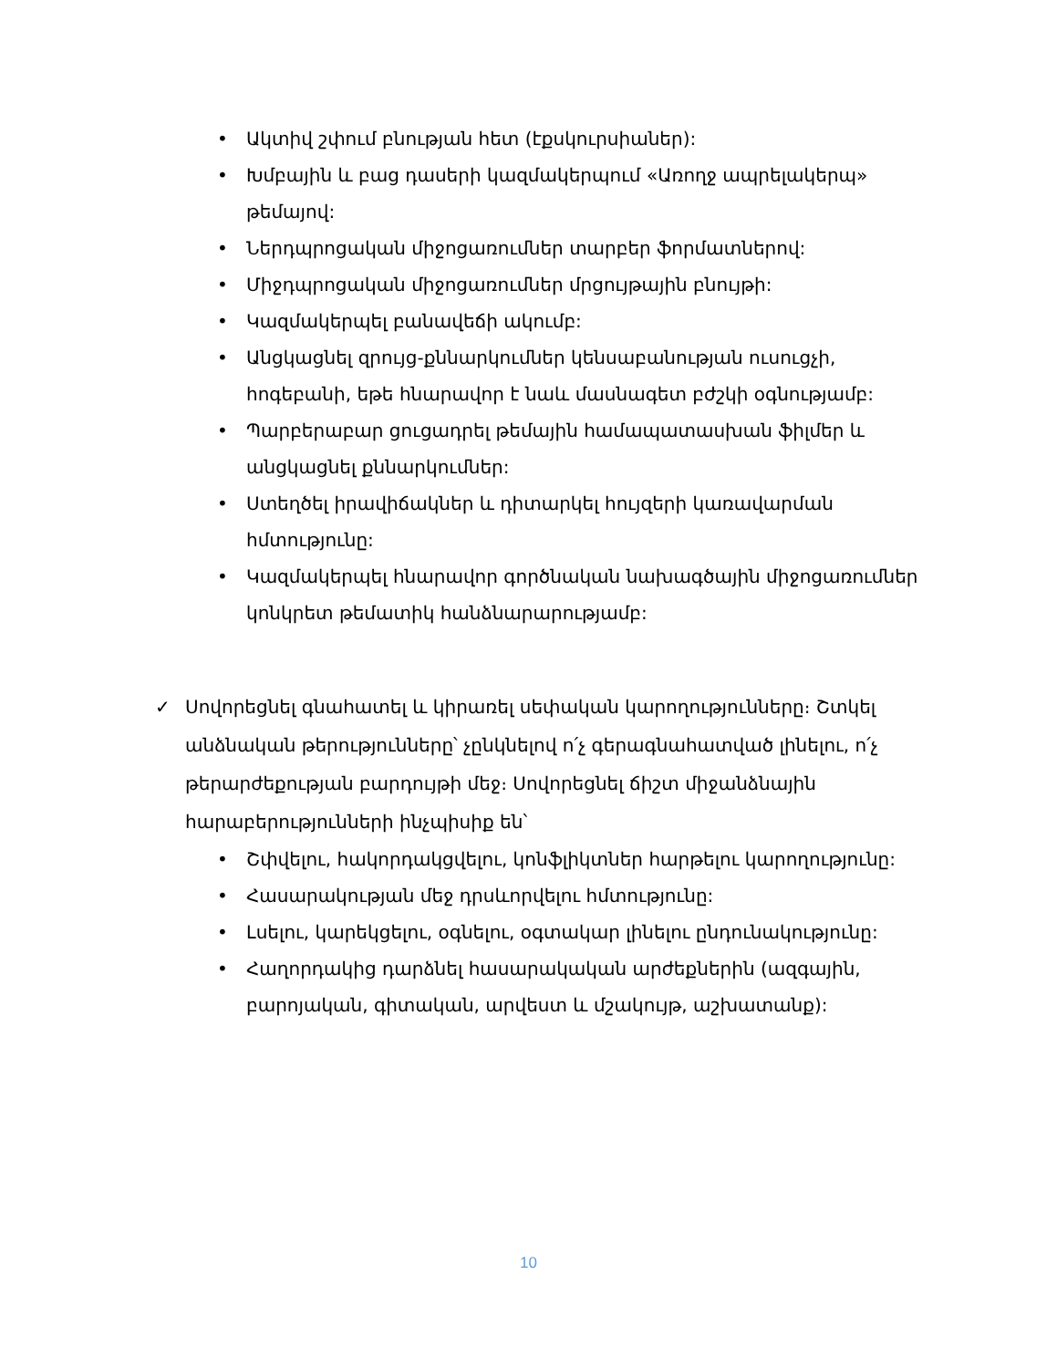• Ակտիվ շփում բնության հետ (էքսկուրսիաներ):
• Խմբային և բաց դասերի կազմակերպում «Առողջ ապրելակերպ» թեմայով:
• Ներդպրոցական միջոցառումներ տարբեր ֆորմատներով:
• Միջդպրոցական միջոցառումներ մրցույթային բնույթի:
• Կազմակերպել բանավեճի ակումբ:
• Անցկացնել զրույց-քննարկումներ կենսաբանության ուսուցչի, հոգեբանի, եթե հնարավոր է նաև մասնագետ բժշկի օգնությամբ:
• Պարբերաբար ցուցադրել թեմային համապատասխան ֆիլմեր և անցկացնել քննարկումներ:
• Ստեղծել իրավիճակներ և դիտարկել հույզերի կառավարման հմտությունը:
• Կազմակերպել հնարավոր գործնական նախագծային միջոցառումներ կոնկրետ թեմատիկ հանձնարարությամբ:
✓ Սովորեցնել գնահատել և կիրառել սեփական կարողությունները։ Շտկել անձնական թերությունները՝ չընկնելով ո՛չ գերագնահատված լինելու, ո՛չ թերարժեքության բարդույթի մեջ։ Սովորեցնել ճիշտ միջանձնային հարաբերությունների ինչպիսիք են՝
• Շփվելու, հակորդակցվելու, կոնֆլիկտներ հարթելու կարողությունը:
• Հասարակության մեջ դրսևորվելու հմտությունը:
• Լսելու, կարեկցելու, օգնելու, օգտակար լինելու ընդունակությունը:
• Հաղորդակից դարձնել հասարակական արժեքներին (ազգային, բարոյական, գիտական, արվեստ և մշակույթ, աշխատանք):
10